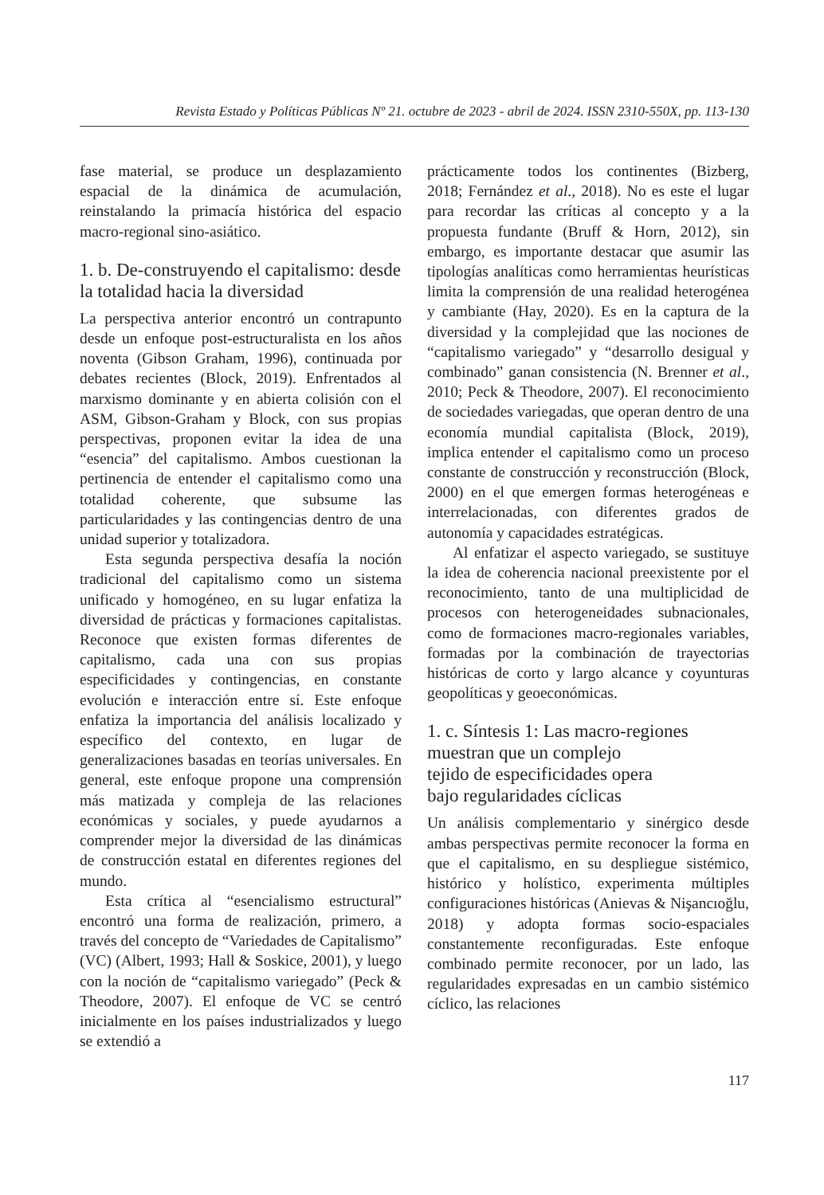Revista Estado y Políticas Públicas Nº 21. octubre de 2023 - abril de 2024. ISSN 2310-550X, pp. 113-130
fase material, se produce un desplazamiento espacial de la dinámica de acumulación, reinstalando la primacía histórica del espacio macro-regional sino-asiático.
1. b. De-construyendo el capitalismo: desde la totalidad hacia la diversidad
La perspectiva anterior encontró un contrapunto desde un enfoque post-estructuralista en los años noventa (Gibson Graham, 1996), continuada por debates recientes (Block, 2019). Enfrentados al marxismo dominante y en abierta colisión con el ASM, Gibson-Graham y Block, con sus propias perspectivas, proponen evitar la idea de una “esencia” del capitalismo. Ambos cuestionan la pertinencia de entender el capitalismo como una totalidad coherente, que subsume las particularidades y las contingencias dentro de una unidad superior y totalizadora.
Esta segunda perspectiva desafía la noción tradicional del capitalismo como un sistema unificado y homogéneo, en su lugar enfatiza la diversidad de prácticas y formaciones capitalistas. Reconoce que existen formas diferentes de capitalismo, cada una con sus propias especificidades y contingencias, en constante evolución e interacción entre sí. Este enfoque enfatiza la importancia del análisis localizado y específico del contexto, en lugar de generalizaciones basadas en teorías universales. En general, este enfoque propone una comprensión más matizada y compleja de las relaciones económicas y sociales, y puede ayudarnos a comprender mejor la diversidad de las dinámicas de construcción estatal en diferentes regiones del mundo.
Esta crítica al “esencialismo estructural” encontró una forma de realización, primero, a través del concepto de “Variedades de Capitalismo” (VC) (Albert, 1993; Hall & Soskice, 2001), y luego con la noción de “capitalismo variegado” (Peck & Theodore, 2007). El enfoque de VC se centró inicialmente en los países industrializados y luego se extendió a
prácticamente todos los continentes (Bizberg, 2018; Fernández et al., 2018). No es este el lugar para recordar las críticas al concepto y a la propuesta fundante (Bruff & Horn, 2012), sin embargo, es importante destacar que asumir las tipologías analíticas como herramientas heurísticas limita la comprensión de una realidad heterogénea y cambiante (Hay, 2020). Es en la captura de la diversidad y la complejidad que las nociones de “capitalismo variegado” y “desarrollo desigual y combinado” ganan consistencia (N. Brenner et al., 2010; Peck & Theodore, 2007). El reconocimiento de sociedades variegadas, que operan dentro de una economía mundial capitalista (Block, 2019), implica entender el capitalismo como un proceso constante de construcción y reconstrucción (Block, 2000) en el que emergen formas heterogéneas e interrelacionadas, con diferentes grados de autonomía y capacidades estratégicas.
Al enfatizar el aspecto variegado, se sustituye la idea de coherencia nacional preexistente por el reconocimiento, tanto de una multiplicidad de procesos con heterogeneidades subnacionales, como de formaciones macro-regionales variables, formadas por la combinación de trayectorias históricas de corto y largo alcance y coyunturas geopolíticas y geoeconómicas.
1. c. Síntesis 1: Las macro-regiones muestran que un complejo
tejido de especificidades opera
bajo regularidades cíclicas
Un análisis complementario y sinérgico desde ambas perspectivas permite reconocer la forma en que el capitalismo, en su despliegue sistémico, histórico y holístico, experimenta múltiples configuraciones históricas (Anievas & Nişancıoğlu, 2018) y adopta formas socio-espaciales constantemente reconfiguradas. Este enfoque combinado permite reconocer, por un lado, las regularidades expresadas en un cambio sistémico cíclico, las relaciones
117